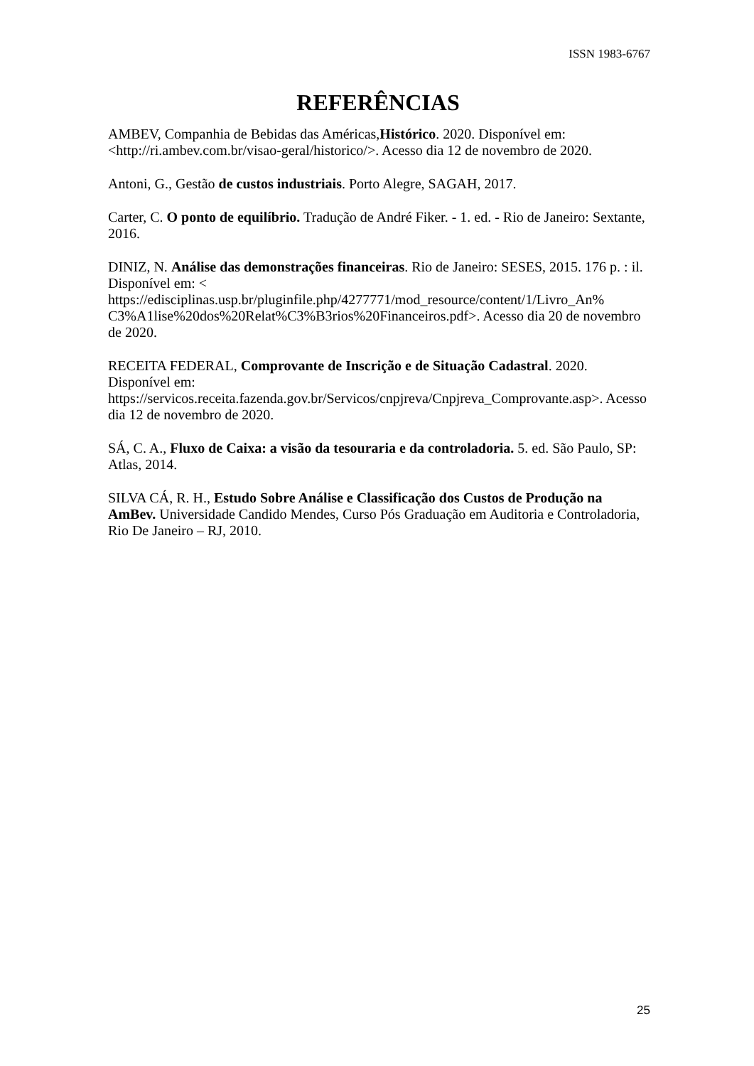ISSN 1983-6767
REFERÊNCIAS
AMBEV, Companhia de Bebidas das Américas,Histórico. 2020. Disponível em: <http://ri.ambev.com.br/visao-geral/historico/>. Acesso dia 12 de novembro de 2020.
Antoni, G., Gestão de custos industriais. Porto Alegre, SAGAH, 2017.
Carter, C. O ponto de equilíbrio. Tradução de André Fiker. - 1. ed. - Rio de Janeiro: Sextante, 2016.
DINIZ, N. Análise das demonstrações financeiras. Rio de Janeiro: SESES, 2015. 176 p. : il. Disponível em: <
https://edisciplinas.usp.br/pluginfile.php/4277771/mod_resource/content/1/Livro_An%
C3%A1lise%20dos%20Relat%C3%B3rios%20Financeiros.pdf>. Acesso dia 20 de novembro de 2020.
RECEITA FEDERAL, Comprovante de Inscrição e de Situação Cadastral. 2020. Disponível em:
https://servicos.receita.fazenda.gov.br/Servicos/cnpjreva/Cnpjreva_Comprovante.asp>. Acesso dia 12 de novembro de 2020.
SÁ, C. A., Fluxo de Caixa: a visão da tesouraria e da controladoria. 5. ed. São Paulo, SP: Atlas, 2014.
SILVA CÁ, R. H., Estudo Sobre Análise e Classificação dos Custos de Produção na AmBev. Universidade Candido Mendes, Curso Pós Graduação em Auditoria e Controladoria, Rio De Janeiro – RJ, 2010.
25